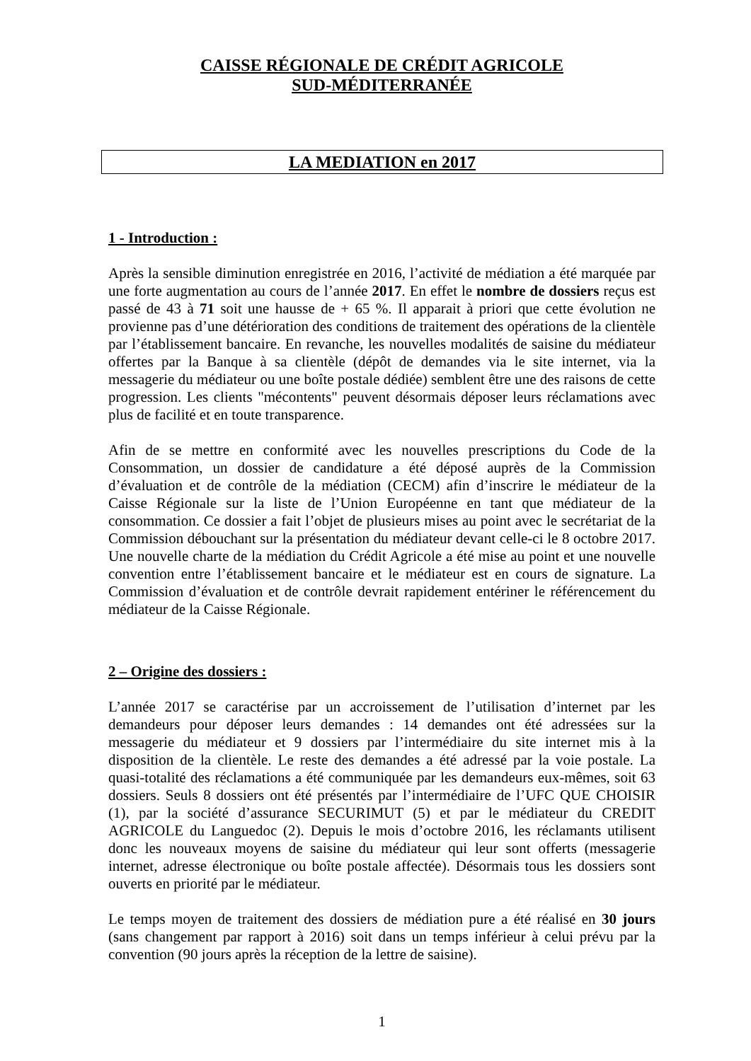CAISSE RÉGIONALE DE CRÉDIT AGRICOLE
SUD-MÉDITERRANÉE
LA MEDIATION en 2017
1 - Introduction :
Après la sensible diminution enregistrée en 2016, l’activité de médiation a été marquée par une forte augmentation au cours de l’année 2017. En effet le nombre de dossiers reçus est passé de 43 à 71 soit une hausse de + 65 %. Il apparait à priori que cette évolution ne provienne pas d’une détérioration des conditions de traitement des opérations de la clientèle par l’établissement bancaire. En revanche, les nouvelles modalités de saisine du médiateur offertes par la Banque à sa clientèle (dépôt de demandes via le site internet, via la messagerie du médiateur ou une boîte postale dédiée) semblent être une des raisons de cette progression. Les clients "mécontents" peuvent désormais déposer leurs réclamations avec plus de facilité et en toute transparence.
Afin de se mettre en conformité avec les nouvelles prescriptions du Code de la Consommation, un dossier de candidature a été déposé auprès de la Commission d’évaluation et de contrôle de la médiation (CECM) afin d’inscrire le médiateur de la Caisse Régionale sur la liste de l’Union Européenne en tant que médiateur de la consommation. Ce dossier a fait l’objet de plusieurs mises au point avec le secrétariat de la Commission débouchant sur la présentation du médiateur devant celle-ci le 8 octobre 2017. Une nouvelle charte de la médiation du Crédit Agricole a été mise au point et une nouvelle convention entre l’établissement bancaire et le médiateur est en cours de signature. La Commission d’évaluation et de contrôle devrait rapidement entériner le référencement du médiateur de la Caisse Régionale.
2 – Origine des dossiers :
L’année 2017 se caractérise par un accroissement de l’utilisation d’internet par les demandeurs pour déposer leurs demandes : 14 demandes ont été adressées sur la messagerie du médiateur et 9 dossiers par l’intermédiaire du site internet mis à la disposition de la clientèle. Le reste des demandes a été adressé par la voie postale. La quasi-totalité des réclamations a été communiquée par les demandeurs eux-mêmes, soit 63 dossiers. Seuls 8 dossiers ont été présentés par l’intermédiaire de l’UFC QUE CHOISIR (1), par la société d’assurance SECURIMUT (5) et par le médiateur du CREDIT AGRICOLE du Languedoc (2). Depuis le mois d’octobre 2016, les réclamants utilisent donc les nouveaux moyens de saisine du médiateur qui leur sont offerts (messagerie internet, adresse électronique ou boîte postale affectée). Désormais tous les dossiers sont ouverts en priorité par le médiateur.
Le temps moyen de traitement des dossiers de médiation pure a été réalisé en 30 jours (sans changement par rapport à 2016) soit dans un temps inférieur à celui prévu par la convention (90 jours après la réception de la lettre de saisine).
1